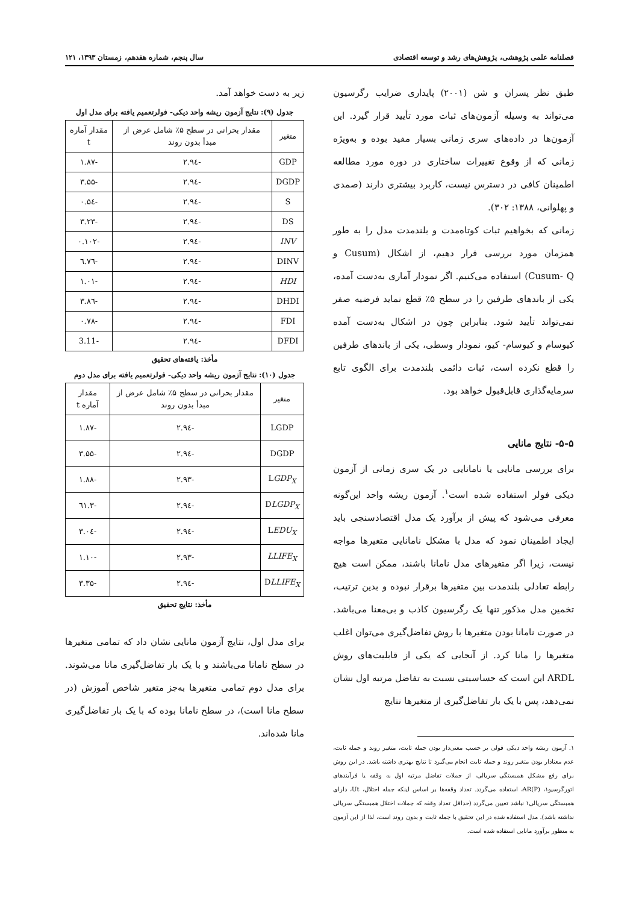فصلنامه علمی پژوهشی، پژوهش‌های رشد و توسعه اقتصادی سال پنجم، شماره هفدهم، زمستان ۱۳۹۳، ۱۲۱
طبق نظر پسران و شن (۲۰۰۱) پایداری ضرایب رگرسیون می‌تواند به وسیله آزمون‌های ثبات مورد تأیید قرار گیرد. این آزمون‌ها در داده‌های سری زمانی بسیار مفید بوده و به‌ویژه زمانی که از وقوع تغییرات ساختاری در دوره مورد مطالعه اطمینان کافی در دسترس نیست، کاربرد بیشتری دارند (صمدی و پهلوانی، ۱۳۸۸: ۳۰۲).
زمانی که بخواهیم ثبات کوتاه‌مدت و بلندمدت مدل را به طور همزمان مورد بررسی قرار دهیم، از اشکال (Cusum و Cusum- Q) استفاده می‌کنیم. اگر نمودار آماری به‌دست آمده، یکی از باندهای طرفین را در سطح ۵٪ قطع نماید فرضیه صفر نمی‌تواند تأیید شود. بنابراین چون در اشکال به‌دست آمده کیوسام و کیوسام- کیو، نمودار وسطی، یکی از باندهای طرفین را قطع نکرده است، ثبات دائمی بلندمدت برای الگوی تابع سرمایه‌گذاری قابل‌قبول خواهد بود.
۵-۵- نتایج مانایی
برای بررسی مانایی یا نامانایی در یک سری زمانی از آزمون دیکی فولر استفاده شده است<sup>۱</sup>. آزمون ریشه واحد این‌گونه معرفی می‌شود که پیش از برآورد یک مدل اقتصادسنجی باید ایجاد اطمینان نمود که مدل با مشکل نامانایی متغیرها مواجه نیست، زیرا اگر متغیرهای مدل نامانا باشند، ممکن است هیچ رابطه تعادلی بلندمدت بین متغیرها برقرار نبوده و بدین ترتیب، تخمین مدل مذکور تنها یک رگرسیون کاذب و بی‌معنا می‌باشد. در صورت نامانا بودن متغیرها با روش تفاضل‌گیری می‌توان اغلب متغیرها را مانا کرد. از آنجایی که یکی از قابلیت‌های روش ARDL این است که حساسیتی نسبت به تفاضل مرتبه اول نشان نمی‌دهد، پس با یک بار تفاضل‌گیری از متغیرها نتایج
۱. آزمون ریشه واحد دیکی فولی بر حسب معنی‌دار بودن جمله ثابت، متغیر روند و جمله ثابت، عدم معنادار بودن متغیر روند و جمله ثابت انجام می‌گیرد تا نتایج بهتری داشته باشد. در این روش برای رفع مشکل همبستگی سریالی، از جملات تفاضل مرتبه اول به وقفه یا فرآیندهای اتورگرسیو۱، AR(P)، استفاده می‌گردد. تعداد وقفه‌ها بر اساس اینکه جمله اختلال، Ut، دارای همبستگی سریالی۱ نباشد تعیین می‌گردد (حداقل تعداد وقفه که جملات اختلال همبستگی سریالی نداشته باشد). مدل استفاده شده در این تحقیق با جمله ثابت و بدون روند است، لذا از این آزمون به منظور برآورد مانایی استفاده شده است.
زیر به دست خواهد آمد.
جدول (۹): نتایج آزمون ریشه واحد دیکی- فولرتعمیم یافته برای مدل اول
| متغیر | مقدار بحرانی در سطح ۵٪ شامل عرض از مبدأ بدون روند | مقدار آماره t |
| --- | --- | --- |
| GDP | -۲.۹٤ | -۱.۸۷ |
| DGDP | -۲.۹٤ | -۳.۵۵ |
| S | -۲.۹٤ | -۰.۵٤ |
| DS | -۲.۹٤ | -۳.۲۳ |
| INV | -۲.۹٤ | -۰.۱۰۲ |
| DINV | -۲.۹٤ | -٦.٧٦ |
| HDI | -۲.۹٤ | -۱.۰۱ |
| DHDI | -۲.۹٤ | -۳.۸٦ |
| FDI | -۲.۹٤ | -۰.۷۸ |
| DFDI | -۲.۹٤ | -3.11 |
مأخذ: یافته‌های تحقیق
جدول (۱۰): نتایج آزمون ریشه واحد دیکی- فولرتعمیم یافته برای مدل دوم
| متغیر | مقدار بحرانی در سطح ۵٪ شامل عرض از مبدأ بدون روند | مقدار آماره t |
| --- | --- | --- |
| LGDP | -۲.۹٤ | -۱.۸۷ |
| DGDP | -۲.۹٤ | -۳.۵۵ |
| L GDP<sub>X</sub> | -۲.۹۳ | -۱.۸۸ |
| D LGDP<sub>X</sub> | -۲.۹٤ | -۳.٦۱ |
| L EDU<sub>X</sub> | -۲.۹٤ | -۳.۰٤ |
| LLIFE<sub>X</sub> | -۲.۹۳ | -۱.۱۰ |
| D LLIFE<sub>X</sub> | -۲.۹٤ | -۳.۳۵ |
مأخذ: نتایج تحقیق
برای مدل اول، نتایج آزمون مانایی نشان داد که تمامی متغیرها در سطح نامانا می‌باشند و با یک بار تفاضل‌گیری مانا می‌شوند. برای مدل دوم تمامی متغیرها به‌جز متغیر شاخص آموزش (در سطح مانا است)، در سطح نامانا بوده که با یک بار تفاضل‌گیری مانا شده‌اند.